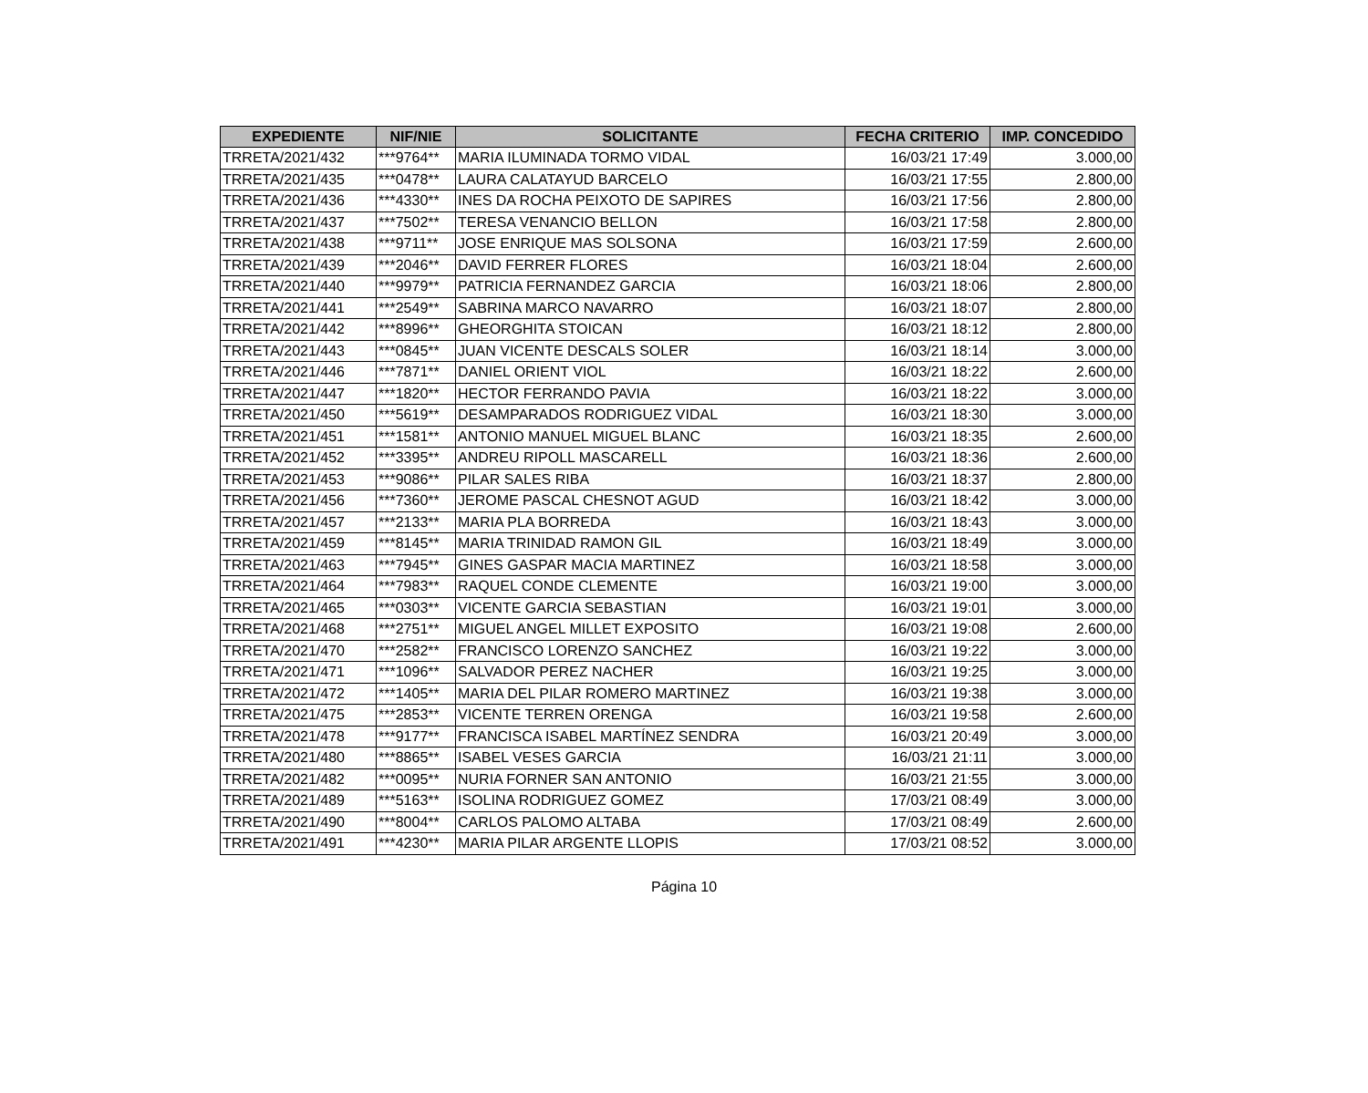| EXPEDIENTE | NIF/NIE | SOLICITANTE | FECHA CRITERIO | IMP. CONCEDIDO |
| --- | --- | --- | --- | --- |
| TRRETA/2021/432 | ***9764** | MARIA ILUMINADA TORMO VIDAL | 16/03/21 17:49 | 3.000,00 |
| TRRETA/2021/435 | ***0478** | LAURA CALATAYUD BARCELO | 16/03/21 17:55 | 2.800,00 |
| TRRETA/2021/436 | ***4330** | INES DA ROCHA PEIXOTO DE SAPIRES | 16/03/21 17:56 | 2.800,00 |
| TRRETA/2021/437 | ***7502** | TERESA VENANCIO BELLON | 16/03/21 17:58 | 2.800,00 |
| TRRETA/2021/438 | ***9711** | JOSE ENRIQUE MAS SOLSONA | 16/03/21 17:59 | 2.600,00 |
| TRRETA/2021/439 | ***2046** | DAVID FERRER FLORES | 16/03/21 18:04 | 2.600,00 |
| TRRETA/2021/440 | ***9979** | PATRICIA FERNANDEZ GARCIA | 16/03/21 18:06 | 2.800,00 |
| TRRETA/2021/441 | ***2549** | SABRINA MARCO NAVARRO | 16/03/21 18:07 | 2.800,00 |
| TRRETA/2021/442 | ***8996** | GHEORGHITA STOICAN | 16/03/21 18:12 | 2.800,00 |
| TRRETA/2021/443 | ***0845** | JUAN VICENTE DESCALS SOLER | 16/03/21 18:14 | 3.000,00 |
| TRRETA/2021/446 | ***7871** | DANIEL ORIENT VIOL | 16/03/21 18:22 | 2.600,00 |
| TRRETA/2021/447 | ***1820** | HECTOR FERRANDO PAVIA | 16/03/21 18:22 | 3.000,00 |
| TRRETA/2021/450 | ***5619** | DESAMPARADOS RODRIGUEZ VIDAL | 16/03/21 18:30 | 3.000,00 |
| TRRETA/2021/451 | ***1581** | ANTONIO MANUEL MIGUEL BLANC | 16/03/21 18:35 | 2.600,00 |
| TRRETA/2021/452 | ***3395** | ANDREU RIPOLL MASCARELL | 16/03/21 18:36 | 2.600,00 |
| TRRETA/2021/453 | ***9086** | PILAR SALES RIBA | 16/03/21 18:37 | 2.800,00 |
| TRRETA/2021/456 | ***7360** | JEROME PASCAL CHESNOT AGUD | 16/03/21 18:42 | 3.000,00 |
| TRRETA/2021/457 | ***2133** | MARIA PLA BORREDA | 16/03/21 18:43 | 3.000,00 |
| TRRETA/2021/459 | ***8145** | MARIA TRINIDAD RAMON GIL | 16/03/21 18:49 | 3.000,00 |
| TRRETA/2021/463 | ***7945** | GINES GASPAR MACIA MARTINEZ | 16/03/21 18:58 | 3.000,00 |
| TRRETA/2021/464 | ***7983** | RAQUEL CONDE CLEMENTE | 16/03/21 19:00 | 3.000,00 |
| TRRETA/2021/465 | ***0303** | VICENTE GARCIA SEBASTIAN | 16/03/21 19:01 | 3.000,00 |
| TRRETA/2021/468 | ***2751** | MIGUEL ANGEL MILLET EXPOSITO | 16/03/21 19:08 | 2.600,00 |
| TRRETA/2021/470 | ***2582** | FRANCISCO LORENZO SANCHEZ | 16/03/21 19:22 | 3.000,00 |
| TRRETA/2021/471 | ***1096** | SALVADOR PEREZ NACHER | 16/03/21 19:25 | 3.000,00 |
| TRRETA/2021/472 | ***1405** | MARIA DEL PILAR ROMERO MARTINEZ | 16/03/21 19:38 | 3.000,00 |
| TRRETA/2021/475 | ***2853** | VICENTE TERREN ORENGA | 16/03/21 19:58 | 2.600,00 |
| TRRETA/2021/478 | ***9177** | FRANCISCA ISABEL MARTÍNEZ SENDRA | 16/03/21 20:49 | 3.000,00 |
| TRRETA/2021/480 | ***8865** | ISABEL VESES GARCIA | 16/03/21 21:11 | 3.000,00 |
| TRRETA/2021/482 | ***0095** | NURIA FORNER SAN ANTONIO | 16/03/21 21:55 | 3.000,00 |
| TRRETA/2021/489 | ***5163** | ISOLINA RODRIGUEZ GOMEZ | 17/03/21 08:49 | 3.000,00 |
| TRRETA/2021/490 | ***8004** | CARLOS PALOMO ALTABA | 17/03/21 08:49 | 2.600,00 |
| TRRETA/2021/491 | ***4230** | MARIA PILAR ARGENTE LLOPIS | 17/03/21 08:52 | 3.000,00 |
Página 10